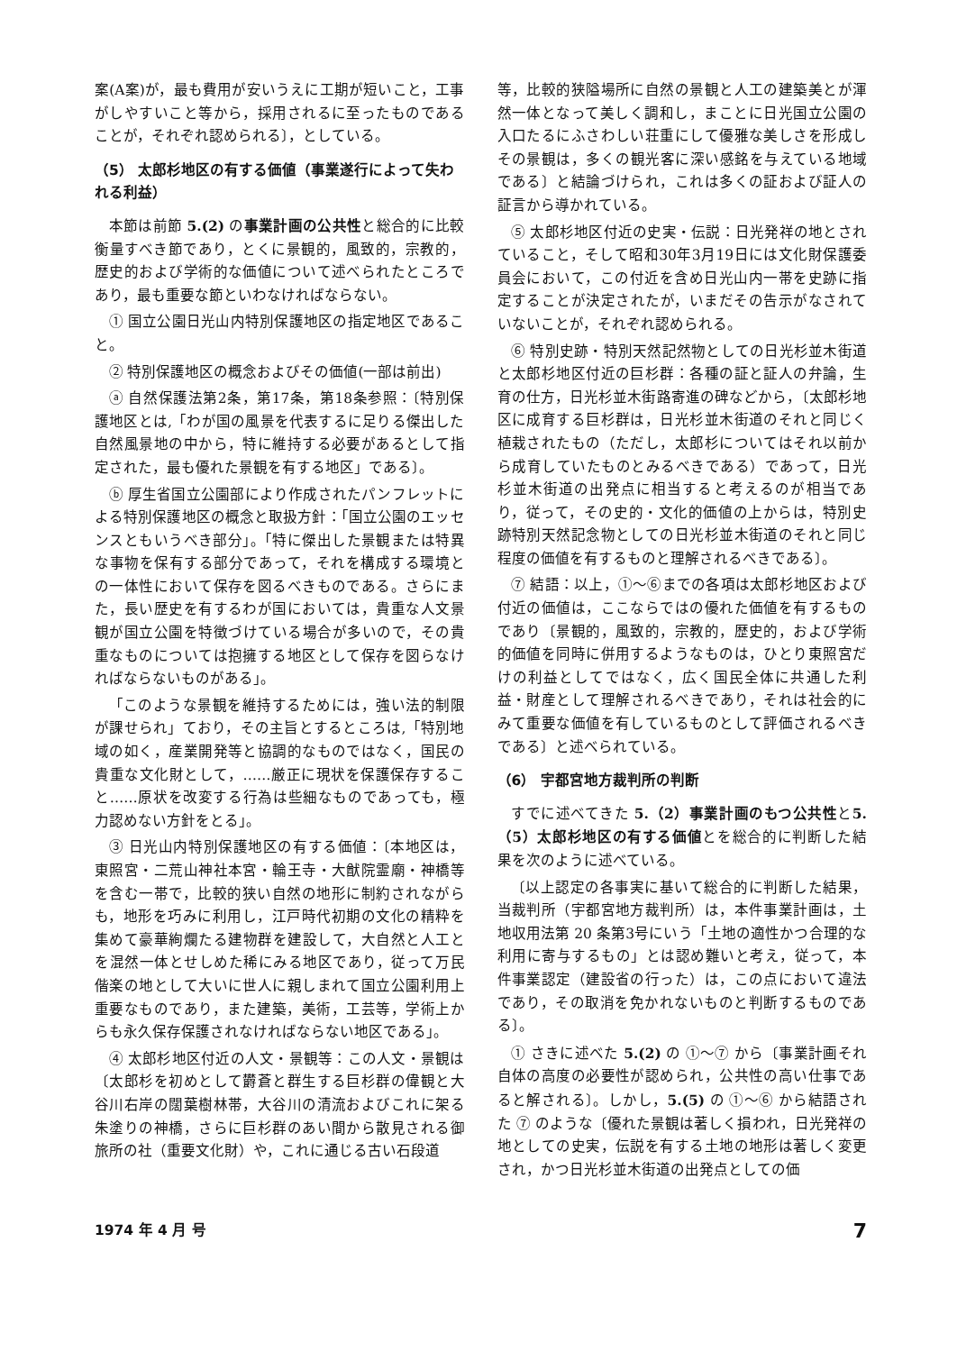案(A案)が，最も費用が安いうえに工期が短いこと，工事がしやすいこと等から，採用されるに至ったものであることが，それぞれ認められる〕，としている。
（5） 太郎杉地区の有する価値（事業遂行によって失われる利益）
本節は前節 5.(2) の事業計画の公共性と総合的に比較衡量すべき節であり，とくに景観的，風致的，宗教的，歴史的および学術的な価値について述べられたところであり，最も重要な節といわなければならない。
① 国立公園日光山内特別保護地区の指定地区であること。
② 特別保護地区の概念およびその価値(一部は前出)
ⓐ 自然保護法第2条，第17条，第18条参照：〔特別保護地区とは,「わが国の風景を代表するに足りる傑出した自然風景地の中から，特に維持する必要があるとして指定された，最も優れた景観を有する地区」である〕。
ⓑ 厚生省国立公園部により作成されたパンフレットによる特別保護地区の概念と取扱方針：「国立公園のエッセンスともいうべき部分」。「特に傑出した景観または特異な事物を保有する部分であって，それを構成する環境との一体性において保存を図るべきものである。さらにまた，長い歴史を有するわが国においては，貴重な人文景観が国立公園を特徴づけている場合が多いので，その貴重なものについては抱擁する地区として保存を図らなければならないものがある」。
「このような景観を維持するためには，強い法的制限が課せられ」ており，その主旨とするところは,「特別地域の如く，産業開発等と協調的なものではなく，国民の貴重な文化財として，……厳正に現状を保護保存すること……原状を改変する行為は些細なものであっても，極力認めない方針をとる」。
③ 日光山内特別保護地区の有する価値：〔本地区は，東照宮・二荒山神社本宮・輪王寺・大猷院霊廟・神橋等を含む一帯で，比較的狭い自然の地形に制約されながらも，地形を巧みに利用し，江戸時代初期の文化の精粋を集めて豪華絢爛たる建物群を建設して，大自然と人工とを混然一体とせしめた稀にみる地区であり，従って万民偕楽の地として大いに世人に親しまれて国立公園利用上重要なものであり，また建築，美術，工芸等，学術上からも永久保存保護されなければならない地区である」。
④ 太郎杉地区付近の人文・景観等：この人文・景観は〔太郎杉を初めとして欝蒼と群生する巨杉群の偉観と大谷川右岸の闊葉樹林帯，大谷川の清流およびこれに架る朱塗りの神橋，さらに巨杉群のあい間から散見される御旅所の社（重要文化財）や，これに通じる古い石段道
等，比較的狭隘場所に自然の景観と人工の建築美とが渾然一体となって美しく調和し，まことに日光国立公園の入口たるにふさわしい荘重にして優雅な美しさを形成しその景観は，多くの観光客に深い感銘を与えている地域である〕と結論づけられ，これは多くの証および証人の証言から導かれている。
⑤ 太郎杉地区付近の史実・伝説：日光発祥の地とされていること，そして昭和30年3月19日には文化財保護委員会において，この付近を含め日光山内一帯を史跡に指定することが決定されたが，いまだその告示がなされていないことが，それぞれ認められる。
⑥ 特別史跡・特別天然記然物としての日光杉並木街道と太郎杉地区付近の巨杉群：各種の証と証人の弁論，生育の仕方，日光杉並木街路寄進の碑などから，〔太郎杉地区に成育する巨杉群は，日光杉並木街道のそれと同じく植栽されたもの（ただし，太郎杉についてはそれ以前から成育していたものとみるべきである）であって，日光杉並木街道の出発点に相当すると考えるのが相当であり，従って，その史的・文化的価値の上からは，特別史跡特別天然記念物としての日光杉並木街道のそれと同じ程度の価値を有するものと理解されるべきである〕。
⑦ 結語：以上，①〜⑥までの各項は太郎杉地区および付近の価値は，ここならではの優れた価値を有するものであり〔景観的，風致的，宗教的，歴史的，および学術的価値を同時に併用するようなものは，ひとり東照宮だけの利益としてではなく，広く国民全体に共通した利益・財産として理解されるべきであり，それは社会的にみて重要な価値を有しているものとして評価されるべきである〕と述べられている。
（6） 宇都宮地方裁判所の判断
すでに述べてきた 5.（2）事業計画のもつ公共性と5.（5）太郎杉地区の有する価値とを総合的に判断した結果を次のように述べている。
〔以上認定の各事実に基いて総合的に判断した結果，当裁判所（宇都宮地方裁判所）は，本件事業計画は，土地収用法第 20 条第3号にいう「土地の適性かつ合理的な利用に寄与するもの」とは認め難いと考え，従って，本件事業認定（建設省の行った）は，この点において違法であり，その取消を免かれないものと判断するものである〕。
① さきに述べた 5.(2) の ①〜⑦ から〔事業計画それ自体の高度の必要性が認められ，公共性の高い仕事であると解される〕。しかし，5.(5) の ①〜⑥ から結語された ⑦ のような〔優れた景観は著しく損われ，日光発祥の地としての史実，伝説を有する土地の地形は著しく変更され，かつ日光杉並木街道の出発点としての価
1974 年 4 月 号 7